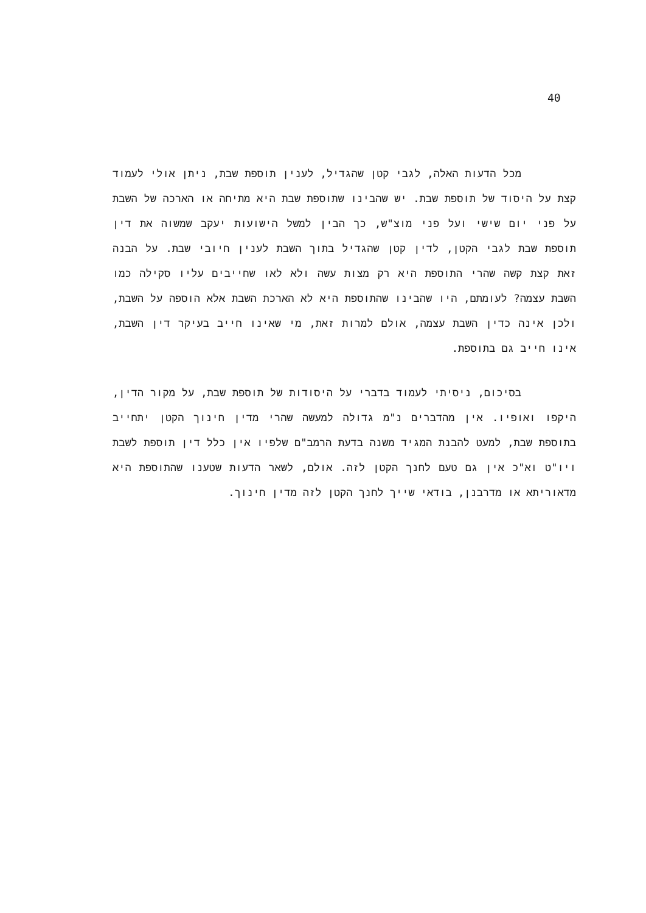40
מכל הדעות האלה, לגבי קטן שהגדיל, לענין תוספת שבת, ניתן אולי לעמוד קצת על היסוד של תוספת שבת. יש שהבינו שתוספת שבת היא מתיחה או הארכה של השבת על פני יום שישי ועל פני מוצ"ש, כך הבין למשל הישועות יעקב שמשוה את דין תוספת שבת לגבי הקטן, לדין קטן שהגדיל בתוך השבת לענין חיובי שבת. על הבנה זאת קצת קשה שהרי התוספת היא רק מצות עשה ולא לאו שחייבים עליו סקילה כמו השבת עצמה? לעומתם, היו שהבינו שהתוספת היא לא הארכת השבת אלא הוספה על השבת, ולכן אינה כדין השבת עצמה, אולם למרות זאת, מי שאינו חייב בעיקר דין השבת, אינו חייב גם בתוספת.
בסיכום, ניסיתי לעמוד בדברי על היסודות של תוספת שבת, על מקור הדין, היקפו ואופיו. אין מהדברים נ"מ גדולה למעשה שהרי מדין חינוך הקטן יתחייב בתוספת שבת, למעט להבנת המגיד משנה בדעת הרמב"ם שלפיו אין כלל דין תוספת לשבת ויו"ט וא"כ אין גם טעם לחנך הקטן לזה. אולם, לשאר הדעות שטענו שהתוספת היא מדאוריתא או מדרבנן, בודאי שייך לחנך הקטן לזה מדין חינוך.